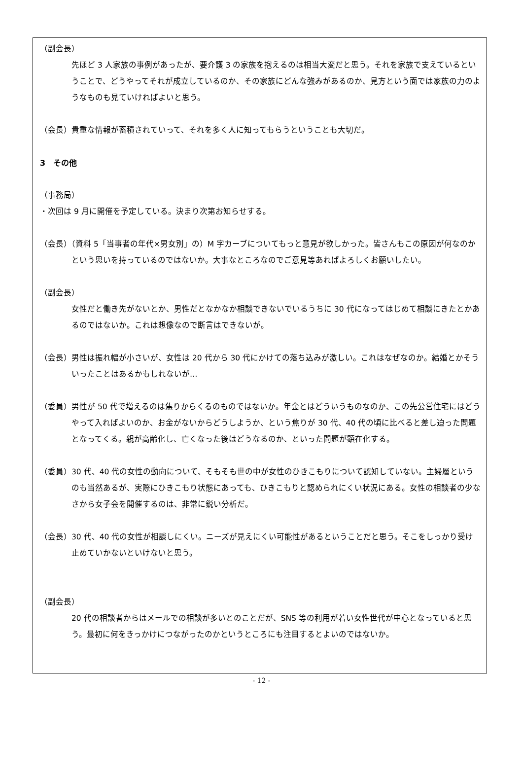（副会長）
先ほど 3 人家族の事例があったが、要介護 3 の家族を抱えるのは相当大変だと思う。それを家族で支えているということで、どうやってそれが成立しているのか、その家族にどんな強みがあるのか、見方という面では家族の力のようなものも見ていければよいと思う。
（会長）貴重な情報が蓄積されていって、それを多く人に知ってもらうということも大切だ。
3　その他
（事務局）
・次回は 9 月に開催を予定している。決まり次第お知らせする。
（会長）（資料 5「当事者の年代×男女別」の）M 字カーブについてもっと意見が欲しかった。皆さんもこの原因が何なのかという思いを持っているのではないか。大事なところなのでご意見等あればよろしくお願いしたい。
（副会長）
女性だと働き先がないとか、男性だとなかなか相談できないでいるうちに 30 代になってはじめて相談にきたとかあるのではないか。これは想像なので断言はできないが。
（会長）男性は振れ幅が小さいが、女性は 20 代から 30 代にかけての落ち込みが激しい。これはなぜなのか。結婚とかそういったことはあるかもしれないが…
（委員）男性が 50 代で増えるのは焦りからくるのものではないか。年金とはどういうものなのか、この先公営住宅にはどうやって入ればよいのか、お金がないからどうしようか、という焦りが 30 代、40 代の頃に比べると差し迫った問題となってくる。親が高齢化し、亡くなった後はどうなるのか、といった問題が顕在化する。
（委員）30 代、40 代の女性の動向について、そもそも世の中が女性のひきこもりについて認知していない。主婦層というのも当然あるが、実際にひきこもり状態にあっても、ひきこもりと認められにくい状況にある。女性の相談者の少なさから女子会を開催するのは、非常に鋭い分析だ。
（会長）30 代、40 代の女性が相談しにくい。ニーズが見えにくい可能性があるということだと思う。そこをしっかり受け止めていかないといけないと思う。
（副会長）
20 代の相談者からはメールでの相談が多いとのことだが、SNS 等の利用が若い女性世代が中心となっていると思う。最初に何をきっかけにつながったのかというところにも注目するとよいのではないか。
- 12 -